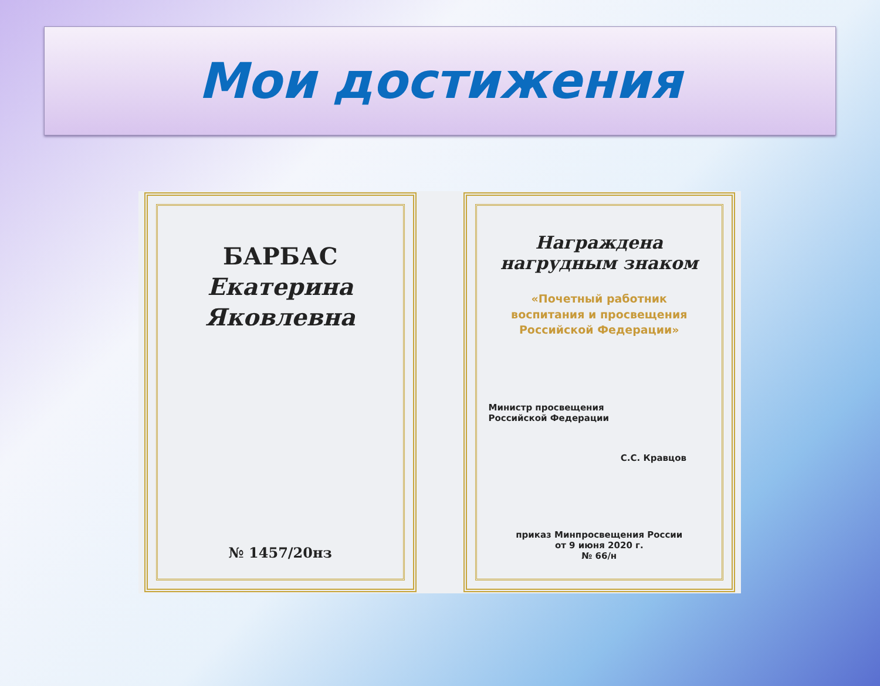Мои достижения
БАРБАС
Екатерина
Яковлевна
№ 1457/20нз
Награждена
нагрудным знаком
«Почетный работник
воспитания и просвещения
Российской Федерации»
Министр просвещения
Российской Федерации
С.С. Кравцов
приказ Минпросвещения России
от 9 июня 2020 г.
№ 66/н